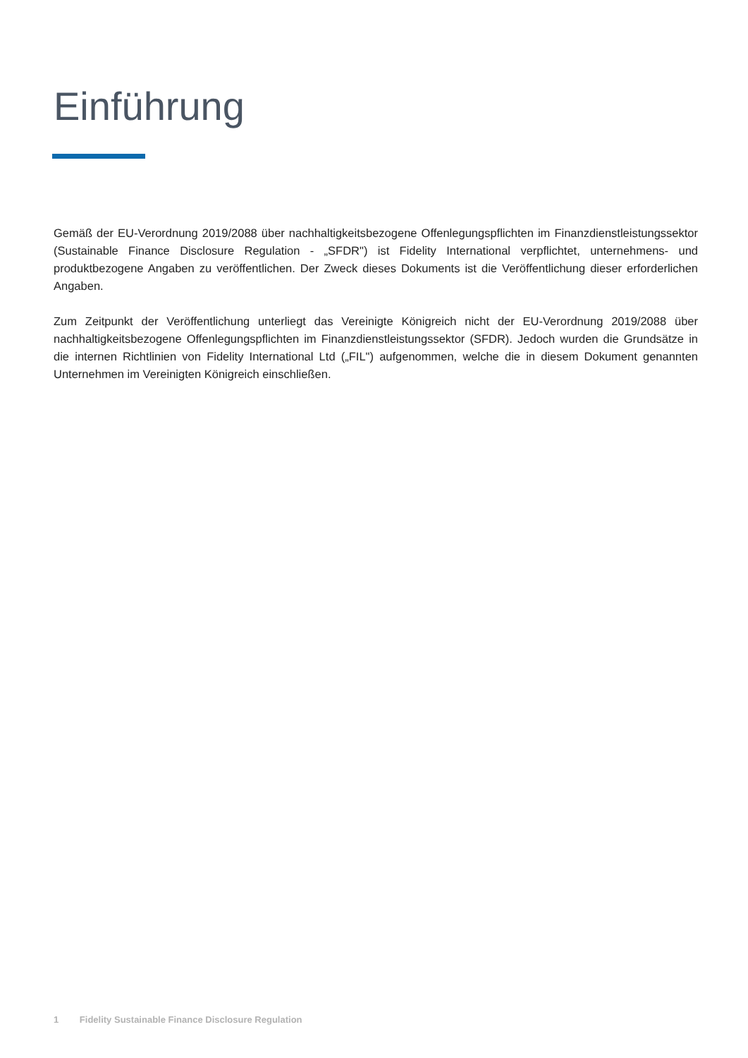Einführung
Gemäß der EU-Verordnung 2019/2088 über nachhaltigkeitsbezogene Offenlegungspflichten im Finanzdienstleistungssektor (Sustainable Finance Disclosure Regulation - „SFDR") ist Fidelity International verpflichtet, unternehmens- und produktbezogene Angaben zu veröffentlichen. Der Zweck dieses Dokuments ist die Veröffentlichung dieser erforderlichen Angaben.
Zum Zeitpunkt der Veröffentlichung unterliegt das Vereinigte Königreich nicht der EU-Verordnung 2019/2088 über nachhaltigkeitsbezogene Offenlegungspflichten im Finanzdienstleistungssektor (SFDR). Jedoch wurden die Grundsätze in die internen Richtlinien von Fidelity International Ltd („FIL") aufgenommen, welche die in diesem Dokument genannten Unternehmen im Vereinigten Königreich einschließen.
1 Fidelity Sustainable Finance Disclosure Regulation